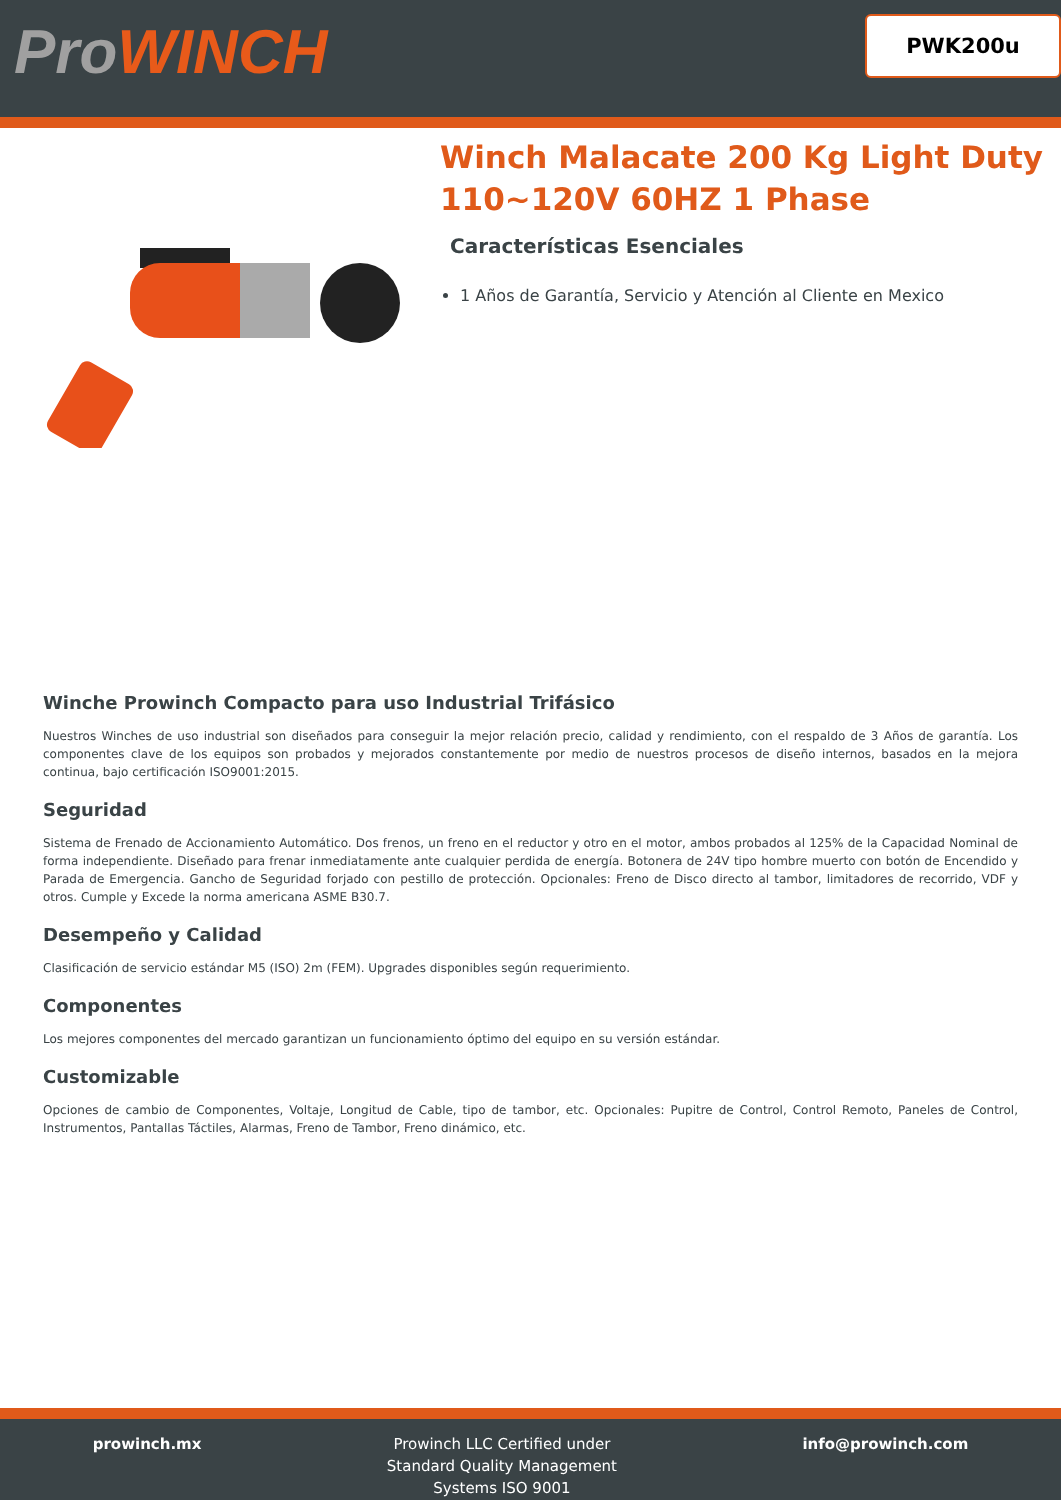ProWINCH
PWK200u
Winch Malacate 200 Kg Light Duty 110~120V 60HZ 1 Phase
Características Esenciales
1 Años de Garantía, Servicio y Atención al Cliente en Mexico
Winche Prowinch Compacto para uso Industrial Trifásico
Nuestros Winches de uso industrial son diseñados para conseguir la mejor relación precio, calidad y rendimiento, con el respaldo de 3 Años de garantía. Los componentes clave de los equipos son probados y mejorados constantemente por medio de nuestros procesos de diseño internos, basados en la mejora continua, bajo certificación ISO9001:2015.
Seguridad
Sistema de Frenado de Accionamiento Automático. Dos frenos, un freno en el reductor y otro en el motor, ambos probados al 125% de la Capacidad Nominal de forma independiente. Diseñado para frenar inmediatamente ante cualquier perdida de energía. Botonera de 24V tipo hombre muerto con botón de Encendido y Parada de Emergencia. Gancho de Seguridad forjado con pestillo de protección. Opcionales: Freno de Disco directo al tambor, limitadores de recorrido, VDF y otros. Cumple y Excede la norma americana ASME B30.7.
Desempeño y Calidad
Clasificación de servicio estándar M5 (ISO) 2m (FEM). Upgrades disponibles según requerimiento.
Componentes
Los mejores componentes del mercado garantizan un funcionamiento óptimo del equipo en su versión estándar.
Customizable
Opciones de cambio de Componentes, Voltaje, Longitud de Cable, tipo de tambor, etc. Opcionales: Pupitre de Control, Control Remoto, Paneles de Control, Instrumentos, Pantallas Táctiles, Alarmas, Freno de Tambor, Freno dinámico, etc.
prowinch.mx Prowinch LLC Certified under
Standard Quality Management
Systems ISO 9001
info@prowinch.com